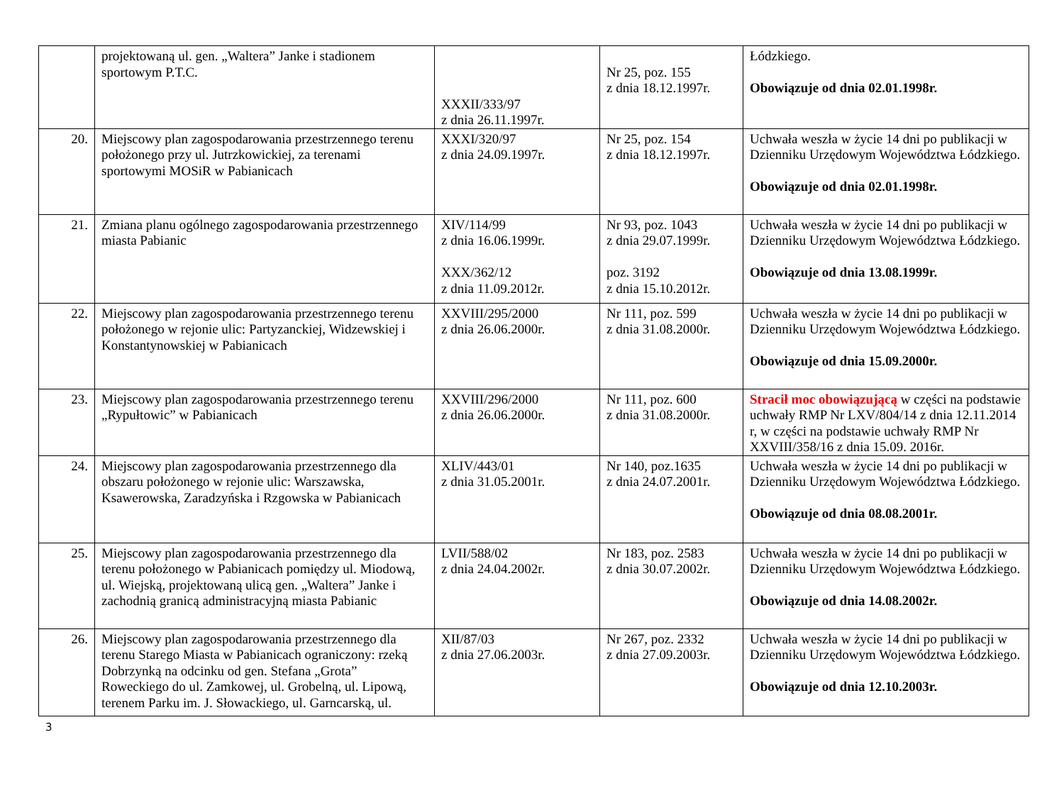| | projektowaną ul. gen. „Waltera” Janke i stadionem sportowym P.T.C. | XXXII/333/97 z dnia 26.11.1997r. | Nr 25, poz. 155 z dnia 18.12.1997r. | Łódzkiego. Obowiązuje od dnia 02.01.1998r. |
| 20. | Miejscowy plan zagospodarowania przestrzennego terenu położonego przy ul. Jutrzkowickiej, za terenami sportowymi MOSiR w Pabianicach | XXXI/320/97 z dnia 24.09.1997r. | Nr 25, poz. 154 z dnia 18.12.1997r. | Uchwała weszła w życie 14 dni po publikacji w Dzienniku Urzędowym Województwa Łódzkiego. Obowiązuje od dnia 02.01.1998r. |
| 21. | Zmiana planu ogólnego zagospodarowania przestrzennego miasta Pabianic | XIV/114/99 z dnia 16.06.1999r. XXX/362/12 z dnia 11.09.2012r. | Nr 93, poz. 1043 z dnia 29.07.1999r. poz. 3192 z dnia 15.10.2012r. | Uchwała weszła w życie 14 dni po publikacji w Dzienniku Urzędowym Województwa Łódzkiego. Obowiązuje od dnia 13.08.1999r. |
| 22. | Miejscowy plan zagospodarowania przestrzennego terenu położonego w rejonie ulic: Partyzanckiej, Widzewskiej i Konstantynowskiej w Pabianicach | XXVIII/295/2000 z dnia 26.06.2000r. | Nr 111, poz. 599 z dnia 31.08.2000r. | Uchwała weszła w życie 14 dni po publikacji w Dzienniku Urzędowym Województwa Łódzkiego. Obowiązuje od dnia 15.09.2000r. |
| 23. | Miejscowy plan zagospodarowania przestrzennego terenu „Rypułtowic” w Pabianicach | XXVIII/296/2000 z dnia 26.06.2000r. | Nr 111, poz. 600 z dnia 31.08.2000r. | Stracił moc obowiązującą w części na podstawie uchwały RMP Nr LXV/804/14 z dnia 12.11.2014 r, w części na podstawie uchwały RMP Nr XXVIII/358/16 z dnia 15.09. 2016r. |
| 24. | Miejscowy plan zagospodarowania przestrzennego dla obszaru położonego w rejonie ulic: Warszawska, Ksawerowska, Zaradzyńska i Rzgowska w Pabianicach | XLIV/443/01 z dnia 31.05.2001r. | Nr 140, poz.1635 z dnia 24.07.2001r. | Uchwała weszła w życie 14 dni po publikacji w Dzienniku Urzędowym Województwa Łódzkiego. Obowiązuje od dnia 08.08.2001r. |
| 25. | Miejscowy plan zagospodarowania przestrzennego dla terenu położonego w Pabianicach pomiędzy ul. Miodową, ul. Wiejską, projektowaną ulicą gen. „Waltera” Janke i zachodnią granicą administracyjną miasta Pabianic | LVII/588/02 z dnia 24.04.2002r. | Nr 183, poz. 2583 z dnia 30.07.2002r. | Uchwała weszła w życie 14 dni po publikacji w Dzienniku Urzędowym Województwa Łódzkiego. Obowiązuje od dnia 14.08.2002r. |
| 26. | Miejscowy plan zagospodarowania przestrzennego dla terenu Starego Miasta w Pabianicach ograniczony: rzeką Dobrzynką na odcinku od gen. Stefana „Grota” Roweckiego do ul. Zamkowej, ul. Grobelną, ul. Lipową, terenem Parku im. J. Słowackiego, ul. Garncarską, ul. | XII/87/03 z dnia 27.06.2003r. | Nr 267, poz. 2332 z dnia 27.09.2003r. | Uchwała weszła w życie 14 dni po publikacji w Dzienniku Urzędowym Województwa Łódzkiego. Obowiązuje od dnia 12.10.2003r. |
3